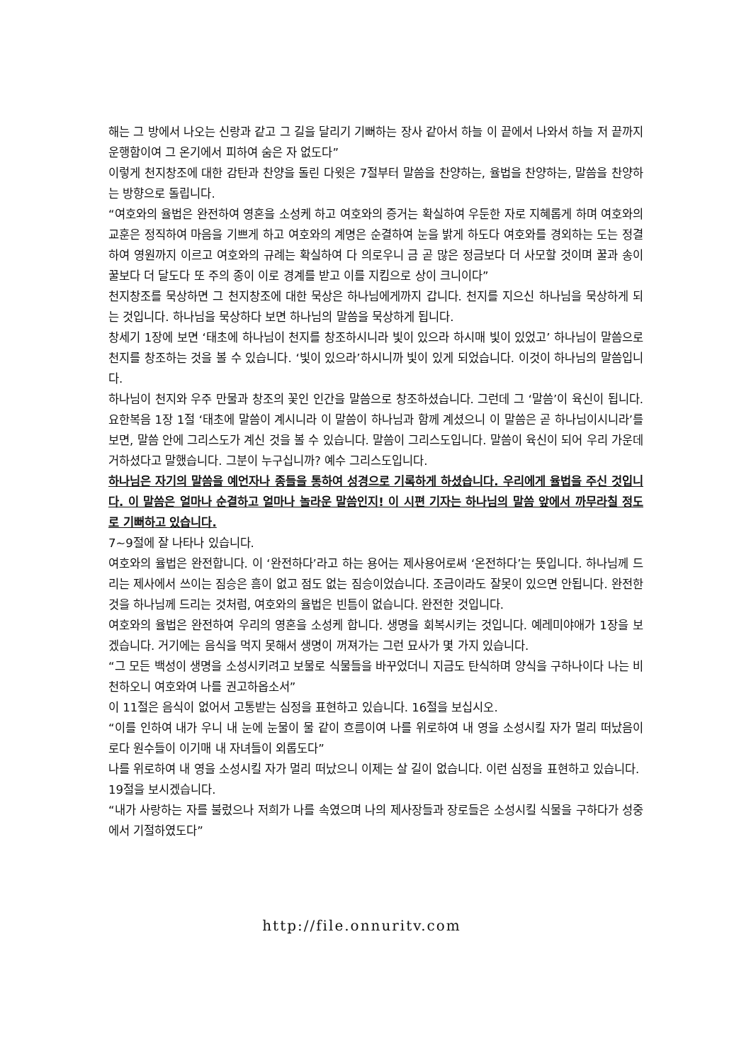해는 그 방에서 나오는 신랑과 같고 그 길을 달리기 기뻐하는 장사 같아서 하늘 이 끝에서 나와서 하늘 저 끝까지 운행함이여 그 온기에서 피하여 숨은 자 없도다”
이렇게 천지창조에 대한 감탄과 찬양을 돌린 다윗은 7절부터 말씀을 찬양하는, 율법을 찬양하는, 말씀을 찬양하는 방향으로 돌립니다.
“여호와의 율법은 완전하여 영혼을 소성케 하고 여호와의 증거는 확실하여 우둔한 자로 지혜롭게 하며 여호와의 교훈은 정직하여 마음을 기쁘게 하고 여호와의 계명은 순결하여 눈을 밝게 하도다 여호와를 경외하는 도는 정결하여 영원까지 이르고 여호와의 규례는 확실하여 다 의로우니 금 곧 많은 정금보다 더 사모할 것이며 꿀과 송이꿀보다 더 달도다 또 주의 종이 이로 경계를 받고 이를 지킴으로 상이 크니이다”
천지창조를 묵상하면 그 천지창조에 대한 묵상은 하나님에게까지 갑니다. 천지를 지으신 하나님을 묵상하게 되는 것입니다. 하나님을 묵상하다 보면 하나님의 말씀을 묵상하게 됩니다.
창세기 1장에 보면 ‘태초에 하나님이 천지를 창조하시니라 빛이 있으라 하시매 빛이 있었고’ 하나님이 말씀으로 천지를 창조하는 것을 볼 수 있습니다. ‘빛이 있으라’하시니까 빛이 있게 되었습니다. 이것이 하나님의 말씀입니다.
하나님이 천지와 우주 만물과 창조의 꽃인 인간을 말씀으로 창조하셨습니다. 그런데 그 ‘말씀’이 육신이 됩니다. 요한복음 1장 1절 ‘태초에 말씀이 계시니라 이 말씀이 하나님과 함께 계셨으니 이 말씀은 곧 하나님이시니라’를 보면, 말씀 안에 그리스도가 계신 것을 볼 수 있습니다. 말씀이 그리스도입니다. 말씀이 육신이 되어 우리 가운데 거하셨다고 말했습니다. 그분이 누구십니까? 예수 그리스도입니다.
하나님은 자기의 말씀을 예언자나 종들을 통하여 성경으로 기록하게 하셨습니다. 우리에게 율법을 주신 것입니다. 이 말씀은 얼마나 순결하고 얼마나 놀라운 말씀인지! 이 시편 기자는 하나님의 말씀 앞에서 까무라칠 정도로 기뻐하고 있습니다.
7~9절에 잘 나타나 있습니다.
여호와의 율법은 완전합니다. 이 ‘완전하다’라고 하는 용어는 제사용어로써 ‘온전하다’는 뜻입니다. 하나님께 드리는 제사에서 쓰이는 짐승은 흠이 없고 점도 없는 짐승이었습니다. 조금이라도 잘못이 있으면 안됩니다. 완전한 것을 하나님께 드리는 것처럼, 여호와의 율법은 빈틈이 없습니다. 완전한 것입니다.
여호와의 율법은 완전하여 우리의 영혼을 소성케 합니다. 생명을 회복시키는 것입니다. 예레미야애가 1장을 보겠습니다. 거기에는 음식을 먹지 못해서 생명이 꺼져가는 그런 묘사가 몇 가지 있습니다.
“그 모든 백성이 생명을 소성시키려고 보물로 식물들을 바꾸었더니 지금도 탄식하며 양식을 구하나이다 나는 비천하오니 여호와여 나를 권고하옵소서”
이 11절은 음식이 없어서 고통받는 심정을 표현하고 있습니다. 16절을 보십시오.
“이를 인하여 내가 우니 내 눈에 눈물이 물 같이 흐름이여 나를 위로하여 내 영을 소성시킬 자가 멀리 떠났음이로다 원수들이 이기매 내 자녀들이 외롭도다”
나를 위로하여 내 영을 소성시킬 자가 멀리 떠났으니 이제는 살 길이 없습니다. 이런 심정을 표현하고 있습니다.
19절을 보시겠습니다.
“내가 사랑하는 자를 불렀으나 저희가 나를 속였으며 나의 제사장들과 장로들은 소성시킬 식물을 구하다가 성중에서 기절하였도다”
http://file.onnuritv.com